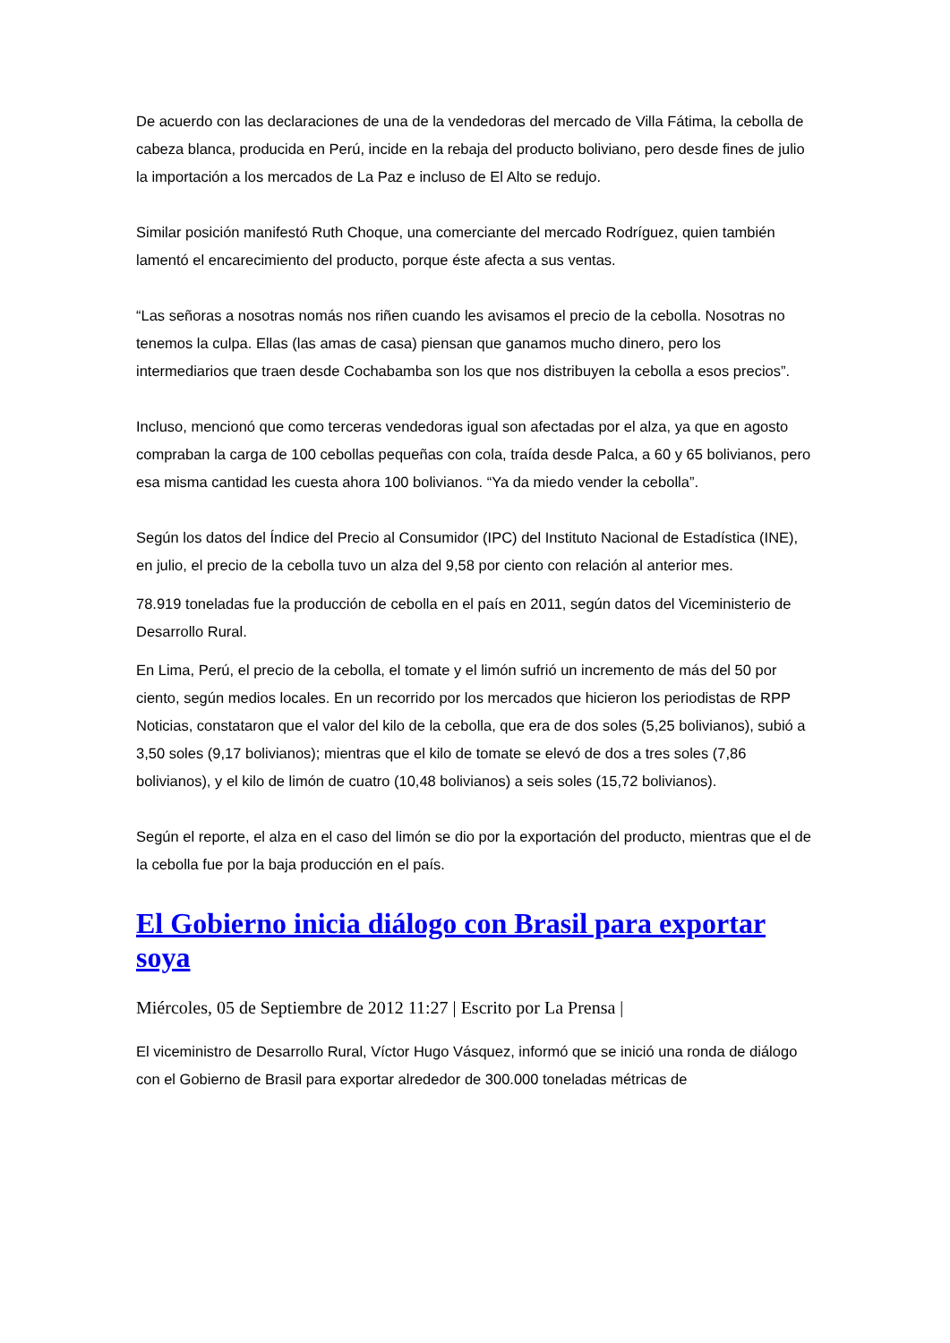De acuerdo con las declaraciones de una de la vendedoras del mercado de Villa Fátima, la cebolla de cabeza blanca, producida en Perú, incide en la rebaja del producto boliviano, pero desde fines de julio la importación a los mercados de La Paz e incluso de El Alto se redujo.
Similar posición manifestó Ruth Choque, una comerciante del mercado Rodríguez, quien también lamentó el encarecimiento del producto, porque éste afecta a sus ventas.
“Las señoras a nosotras nomás nos riñen cuando les avisamos el precio de la cebolla. Nosotras no tenemos la culpa. Ellas (las amas de casa) piensan que ganamos mucho dinero, pero los intermediarios que traen desde Cochabamba son los que nos distribuyen la cebolla a esos precios”.
Incluso, mencionó que como terceras vendedoras igual son afectadas por el alza, ya que en agosto compraban la carga de 100 cebollas pequeñas con cola, traída desde Palca, a 60 y 65 bolivianos, pero esa misma cantidad les cuesta ahora 100 bolivianos. “Ya da miedo vender la cebolla”.
Según los datos del Índice del Precio al Consumidor (IPC) del Instituto Nacional de Estadística (INE), en julio, el precio de la cebolla tuvo un alza del 9,58 por ciento con relación al anterior mes.
78.919 toneladas fue la producción de cebolla en el país en 2011, según datos del Viceministerio de Desarrollo Rural.
En Lima, Perú, el precio de la cebolla, el tomate y el limón sufrió un incremento de más del 50 por ciento, según medios locales. En un recorrido por los mercados que hicieron los periodistas de RPP Noticias, constataron que el valor del kilo de la cebolla, que era de dos soles (5,25 bolivianos), subió a 3,50 soles (9,17 bolivianos); mientras que el kilo de tomate se elevó de dos a tres soles (7,86 bolivianos), y el kilo de limón de cuatro (10,48 bolivianos) a seis soles (15,72 bolivianos).
Según el reporte, el alza en el caso del limón se dio por la exportación del producto, mientras que el de la cebolla fue por la baja producción en el país.
El Gobierno inicia diálogo con Brasil para exportar soya
Miércoles, 05 de Septiembre de 2012 11:27 | Escrito por La Prensa |
El viceministro de Desarrollo Rural, Víctor Hugo Vásquez, informó que se inició una ronda de diálogo con el Gobierno de Brasil para exportar alrededor de 300.000 toneladas métricas de